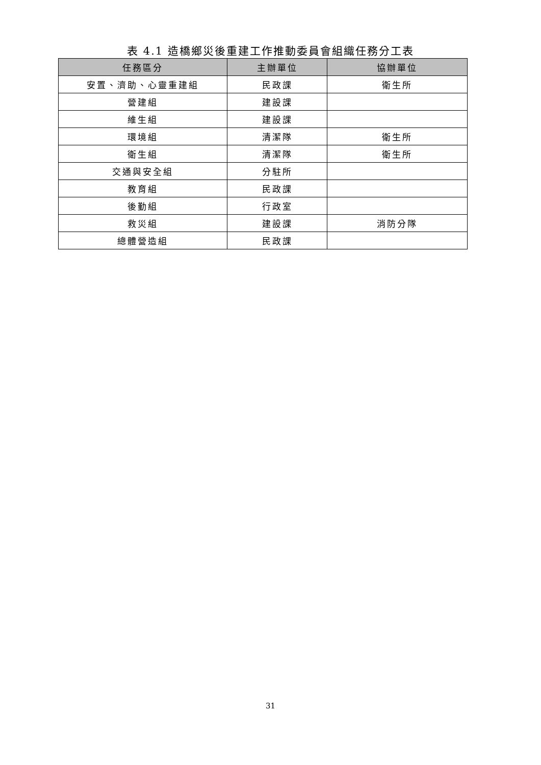表 4.1 造橋鄉災後重建工作推動委員會組織任務分工表
| 任務區分 | 主辦單位 | 協辦單位 |
| --- | --- | --- |
| 安置、濟助、心靈重建組 | 民政課 | 衛生所 |
| 營建組 | 建設課 | |
| 維生組 | 建設課 | |
| 環境組 | 清潔隊 | 衛生所 |
| 衛生組 | 清潔隊 | 衛生所 |
| 交通與安全組 | 分駐所 | |
| 教育組 | 民政課 | |
| 後勤組 | 行政室 | |
| 救災組 | 建設課 | 消防分隊 |
| 總體營造組 | 民政課 | |
31